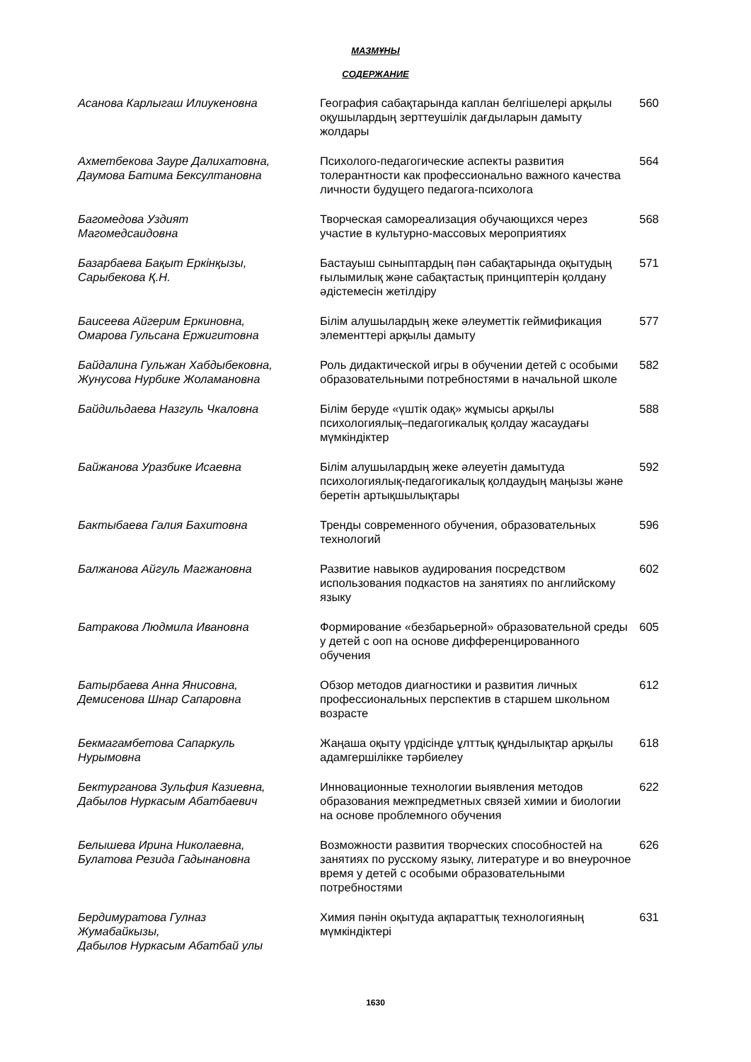МАЗМҰНЫ
СОДЕРЖАНИЕ
| Асанова Карлыгаш Илиукеновна | География сабақтарында каплан белгішелері арқылы оқушылардың зерттеушілік дағдыларын дамыту жолдары | 560 |
| Ахметбекова Зауре Далихатовна, Даумова Батима Бексултановна | Психолого-педагогические аспекты развития толерантности как профессионально важного качества личности будущего педагога-психолога | 564 |
| Багомедова Уздият Магомедсаидовна | Творческая самореализация обучающихся через участие в культурно-массовых мероприятиях | 568 |
| Базарбаева Бақыт Еркінқызы, Сарыбекова Қ.Н. | Бастауыш сыныптардың пән сабақтарында оқытудың ғылымилық және сабақтастық принциптерін қолдану әдістемесін жетілдіру | 571 |
| Баисеева Айгерим Еркиновна, Омарова Гульсана Ержигитовна | Білім алушылардың жеке әлеуметтік геймификация элементтері арқылы дамыту | 577 |
| Байдалина Гульжан Хабдыбековна, Жунусова Нурбике Жоламановна | Роль дидактической игры в обучении детей с особыми образовательными потребностями в начальной школе | 582 |
| Байдильдаева Назгуль Чкаловна | Білім беруде «үштік одақ» жұмысы арқылы психологиялық–педагогикалық қолдау жасаудағы мүмкіндіктер | 588 |
| Байжанова Уразбике Исаевна | Білім алушылардың жеке әлеуетін дамытуда психологиялық-педагогикалық қолдаудың маңызы және беретін артықшылықтары | 592 |
| Бактыбаева Галия Бахитовна | Тренды современного обучения, образовательных технологий | 596 |
| Балжанова Айгуль Магжановна | Развитие навыков аудирования посредством использования подкастов на занятиях по английскому языку | 602 |
| Батракова Людмила Ивановна | Формирование «безбарьерной» образовательной среды у детей с ооп на основе дифференцированного обучения | 605 |
| Батырбаева Анна Янисовна, Демисенова Шнар Сапаровна | Обзор методов диагностики и развития личных профессиональных перспектив в старшем школьном возрасте | 612 |
| Бекмагамбетова Сапаркуль Нурымовна | Жаңаша оқыту үрдісінде ұлттық құндылықтар арқылы адамгершілікке тәрбиелеу | 618 |
| Бектурганова Зульфия Казиевна, Дабылов Нуркасым Абатбаевич | Инновационные технологии выявления методов образования межпредметных связей химии и биологии на основе проблемного обучения | 622 |
| Белышева Ирина Николаевна, Булатова Резида Гадынановна | Возможности развития творческих способностей на занятиях по русскому языку, литературе и во внеурочное время у детей с особыми образовательными потребностями | 626 |
| Бердимуратова Гулназ Жумабайкызы, Дабылов Нуркасым Абатбай улы | Химия пәнін оқытуда ақпараттық технологияның мүмкіндіктері | 631 |
1630